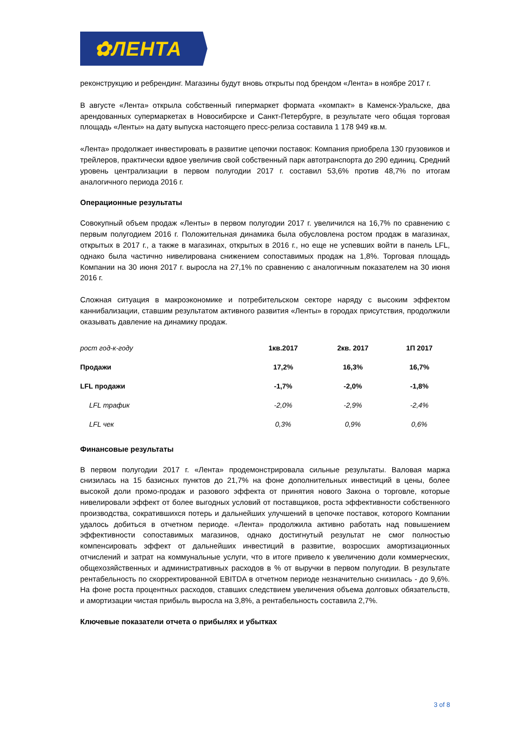✿ЛЕНТА
реконструкцию и ребрендинг. Магазины будут вновь открыты под брендом «Лента» в ноябре 2017 г.
В августе «Лента» открыла собственный гипермаркет формата «компакт» в Каменск-Уральске, два арендованных супермаркетах в Новосибирске и Санкт-Петербурге, в результате чего общая торговая площадь «Ленты» на дату выпуска настоящего пресс-релиза составила 1 178 949 кв.м.
«Лента» продолжает инвестировать в развитие цепочки поставок: Компания приобрела 130 грузовиков и трейлеров, практически вдвое увеличив свой собственный парк автотранспорта до 290 единиц. Средний уровень централизации в первом полугодии 2017 г. составил 53,6% против 48,7% по итогам аналогичного периода 2016 г.
Операционные результаты
Совокупный объем продаж «Ленты» в первом полугодии 2017 г. увеличился на 16,7% по сравнению с первым полугодием 2016 г. Положительная динамика была обусловлена ростом продаж в магазинах, открытых в 2017 г., а также в магазинах, открытых в 2016 г., но еще не успевших войти в панель LFL, однако была частично нивелирована снижением сопоставимых продаж на 1,8%. Торговая площадь Компании на 30 июня 2017 г. выросла на 27,1% по сравнению с аналогичным показателем на 30 июня 2016 г.
Сложная ситуация в макроэкономике и потребительском секторе наряду с высоким эффектом каннибализации, ставшим результатом активного развития «Ленты» в городах присутствия, продолжили оказывать давление на динамику продаж.
| рост год-к-году | 1кв.2017 | 2кв. 2017 | 1П 2017 |
| --- | --- | --- | --- |
| Продажи | 17,2% | 16,3% | 16,7% |
| LFL продажи | -1,7% | -2,0% | -1,8% |
| LFL трафик | -2,0% | -2,9% | -2,4% |
| LFL чек | 0,3% | 0,9% | 0,6% |
Финансовые результаты
В первом полугодии 2017 г. «Лента» продемонстрировала сильные результаты. Валовая маржа снизилась на 15 базисных пунктов до 21,7% на фоне дополнительных инвестиций в цены, более высокой доли промо-продаж и разового эффекта от принятия нового Закона о торговле, которые нивелировали эффект от более выгодных условий от поставщиков, роста эффективности собственного производства, сократившихся потерь и дальнейших улучшений в цепочке поставок, которого Компании удалось добиться в отчетном периоде. «Лента» продолжила активно работать над повышением эффективности сопоставимых магазинов, однако достигнутый результат не смог полностью компенсировать эффект от дальнейших инвестиций в развитие, возросших амортизационных отчислений и затрат на коммунальные услуги, что в итоге привело к увеличению доли коммерческих, общехозяйственных и административных расходов в % от выручки в первом полугодии. В результате рентабельность по скорректированной EBITDA в отчетном периоде незначительно снизилась - до 9,6%. На фоне роста процентных расходов, ставших следствием увеличения объема долговых обязательств, и амортизации чистая прибыль выросла на 3,8%, а рентабельность составила 2,7%.
Ключевые показатели отчета о прибылях и убытках
3 of 8